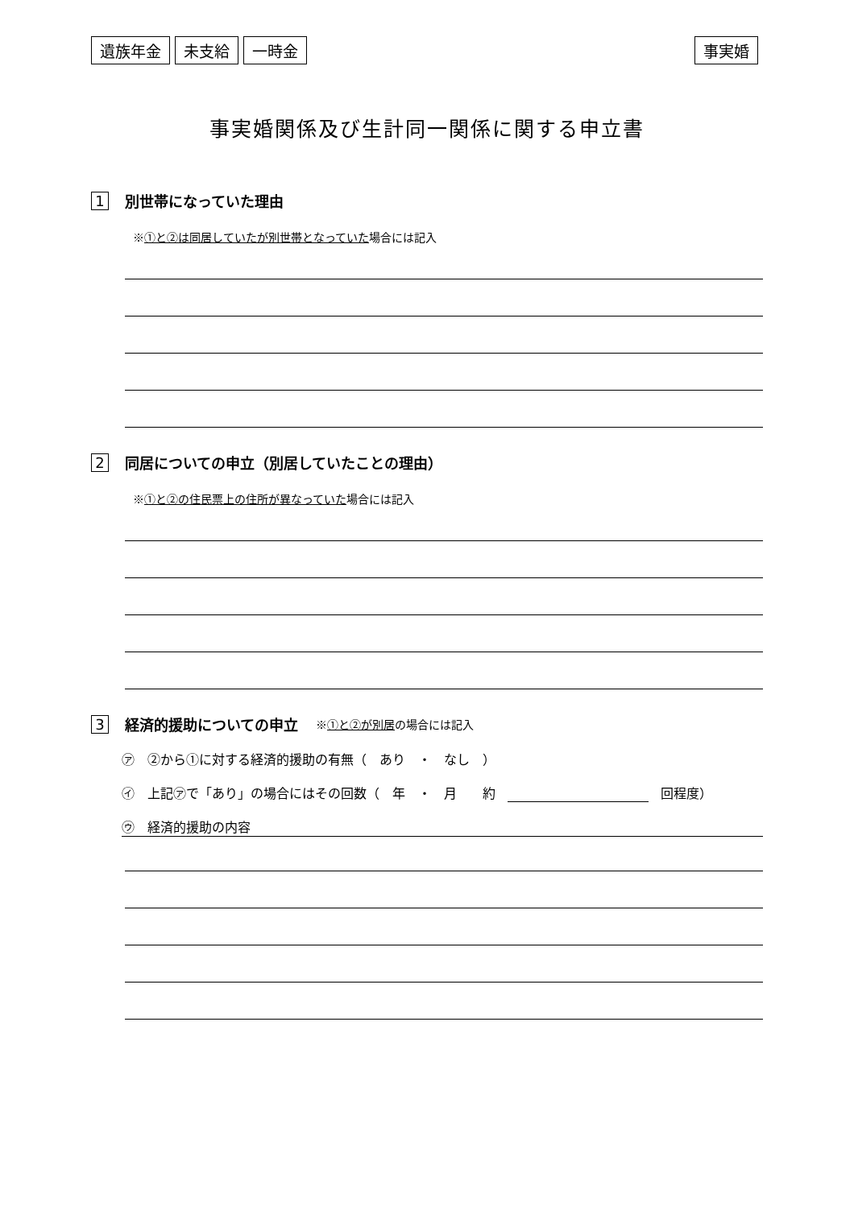遺族年金 未支給 一時金 事実婚
事実婚関係及び生計同一関係に関する申立書
1 別世帯になっていた理由
※①と②は同居していたが別世帯となっていた場合には記入
2 同居についての申立（別居していたことの理由）
※①と②の住民票上の住所が異なっていた場合には記入
3 経済的援助についての申立 ※①と②が別居の場合には記入
㋐　②から①に対する経済的援助の有無（　あり　・　なし　）
㋑　上記㋐で「あり」の場合にはその回数（　年　・　月　　約 回程度）
㋒　経済的援助の内容